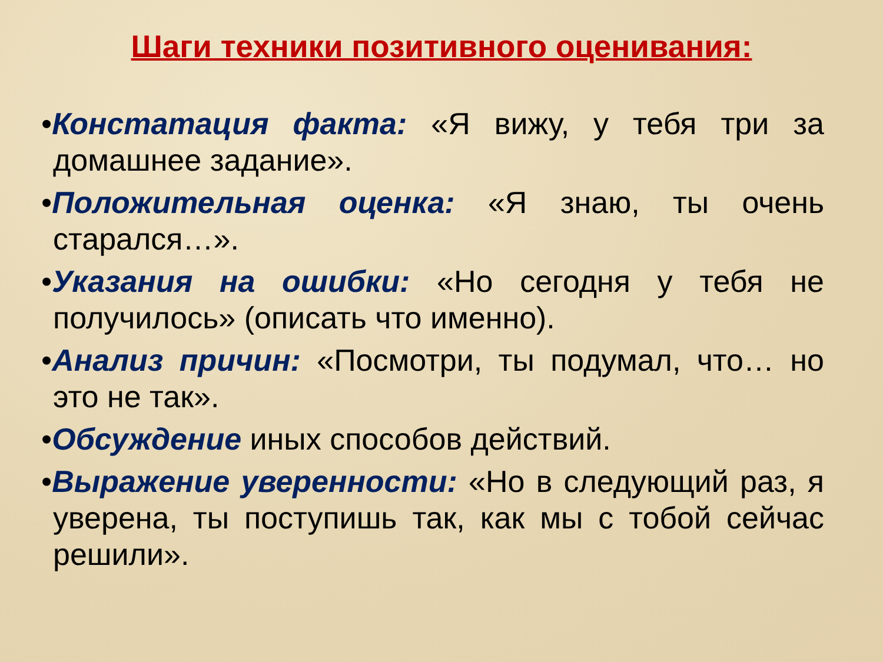Шаги техники позитивного оценивания:
•Констатация факта: «Я вижу, у тебя три за домашнее задание».
•Положительная оценка: «Я знаю, ты очень старался…».
•Указания на ошибки: «Но сегодня у тебя не получилось» (описать что именно).
•Анализ причин: «Посмотри, ты подумал, что… но это не так».
•Обсуждение иных способов действий.
•Выражение уверенности: «Но в следующий раз, я уверена, ты поступишь так, как мы с тобой сейчас решили».